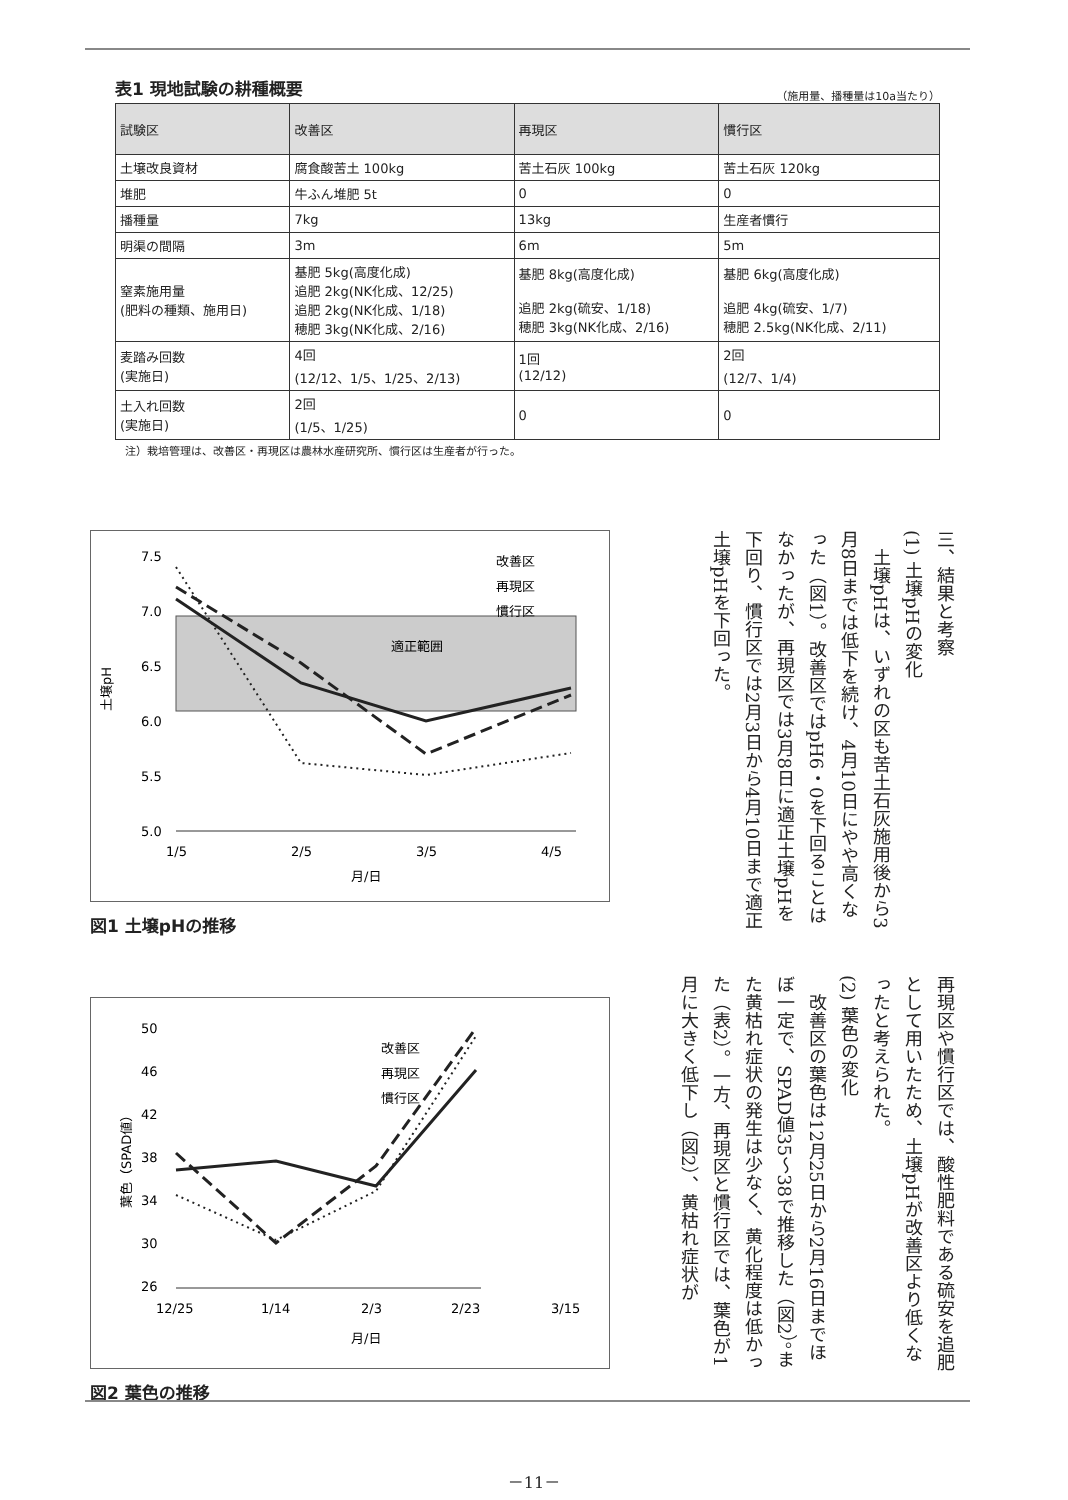表1 現地試験の耕種概要
（施用量、播種量は10a当たり）
| 試験区 | 改善区 | 再現区 | 慣行区 |
| --- | --- | --- | --- |
| 土壌改良資材 | 腐食酸苦土 100kg | 苦土石灰 100kg | 苦土石灰 120kg |
| 堆肥 | 牛ふん堆肥 5t | 0 | 0 |
| 播種量 | 7kg | 13kg | 生産者慣行 |
| 明渠の間隔 | 3m | 6m | 5m |
| 窒素施用量 (肥料の種類、施用日) | 基肥 5kg(高度化成) 追肥 2kg(NK化成、12/25) 追肥 2kg(NK化成、1/18) 穂肥 3kg(NK化成、2/16) | 基肥 8kg(高度化成) 追肥 2kg(硫安、1/18) 穂肥 3kg(NK化成、2/16) | 基肥 6kg(高度化成) 追肥 4kg(硫安、1/7) 穂肥 2.5kg(NK化成、2/11) |
| 麦踏み回数 (実施日) | 4回 (12/12、1/5、1/25、2/13) | 1回 (12/12) | 2回 (12/7、1/4) |
| 土入れ回数 (実施日) | 2回 (1/5、1/25) | 0 | 0 |
注）栽培管理は、改善区・再現区は農林水産研究所、慣行区は生産者が行った。
土壌pH
7.5
7.0
6.5
6.0
5.5
5.0
適正範囲
1/5
2/5
3/5
4/5
月/日
改善区
再現区
慣行区
図1 土壌pHの推移
葉色（SPAD値）
50
46
42
38
34
30
26
12/25
1/14
2/3
2/23
3/15
月/日
改善区
再現区
慣行区
図2 葉色の推移
三、結果と考察
(1) 土壌pHの変化
　土壌pHは、いずれの区も苦土石灰施用後から3月8日までは低下を続け、4月10日にやや高くなった（図1）。改善区ではpH6・0を下回ることはなかったが、再現区では3月8日に適正土壌pHを下回り、慣行区では2月3日から4月10日まで適正土壌pHを下回った。
再現区や慣行区では、酸性肥料である硫安を追肥として用いたため、土壌pHが改善区より低くなったと考えられた。
(2) 葉色の変化
　改善区の葉色は12月25日から2月16日までほぼ一定で、SPAD値35～38で推移した（図2）。また黄枯れ症状の発生は少なく、黄化程度は低かった（表2）。一方、再現区と慣行区では、葉色が1月に大きく低下し（図2）、黄枯れ症状が
－11－